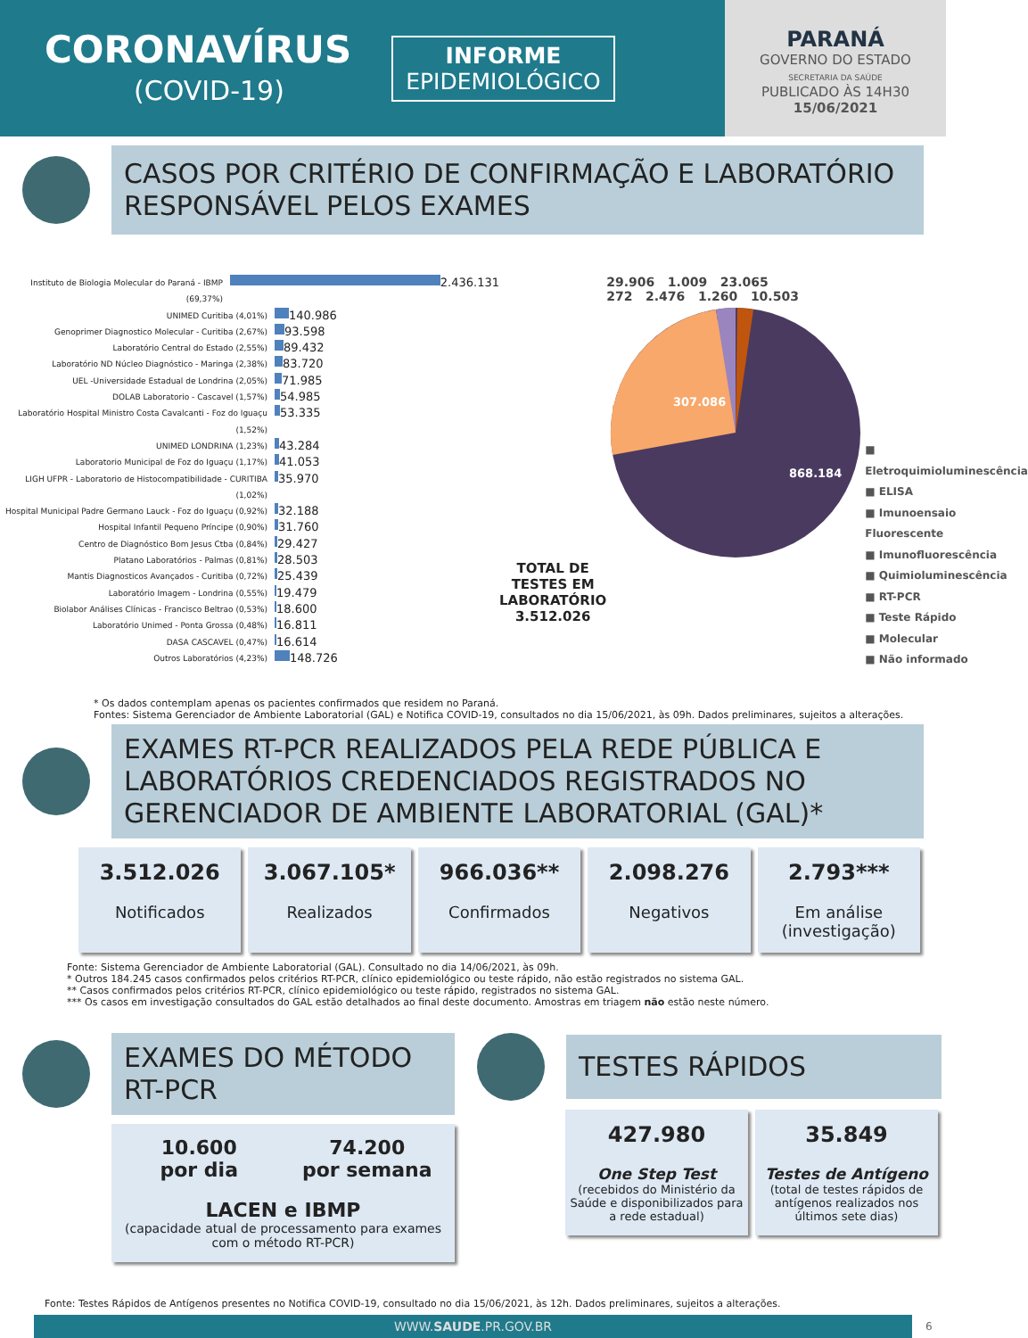CORONAVÍRUS
(COVID-19)
INFORME
EPIDEMIOLÓGICO
PARANÁ
GOVERNO DO ESTADO
SECRETARIA DA SAÚDE
PUBLICADO ÀS 14H30
15/06/2021
CASOS POR CRITÉRIO DE CONFIRMAÇÃO E LABORATÓRIO RESPONSÁVEL PELOS EXAMES
Instituto de Biologia Molecular do Paraná - IBMP (69,37%)
2.436.131
UNIMED Curitiba (4,01%)
140.986
Genoprimer Diagnostico Molecular - Curitiba (2,67%)
93.598
Laboratório Central do Estado (2,55%)
89.432
Laboratório ND Núcleo Diagnóstico - Maringa (2,38%)
83.720
UEL -Universidade Estadual de Londrina (2,05%)
71.985
DOLAB Laboratorio - Cascavel (1,57%)
54.985
Laboratório Hospital Ministro Costa Cavalcanti - Foz do Iguaçu (1,52%)
53.335
UNIMED LONDRINA (1,23%)
43.284
Laboratorio Municipal de Foz do Iguaçu (1,17%)
41.053
LIGH UFPR - Laboratorio de Histocompatibilidade - CURITIBA (1,02%)
35.970
Hospital Municipal Padre Germano Lauck - Foz do Iguaçu (0,92%)
32.188
Hospital Infantil Pequeno Príncipe (0,90%)
31.760
Centro de Diagnóstico Bom Jesus Ctba (0,84%)
29.427
Platano Laboratórios - Palmas (0,81%)
28.503
Mantis Diagnosticos Avançados - Curitiba (0,72%)
25.439
Laboratório Imagem - Londrina (0,55%)
19.479
Biolabor Análises Clínicas - Francisco Beltrao (0,53%)
18.600
Laboratório Unimed - Ponta Grossa (0,48%)
16.811
DASA CASCAVEL (0,47%)
16.614
Outros Laboratórios (4,23%)
148.726
TOTAL DE TESTES EM LABORATÓRIO
3.512.026
29.906 1.009 23.065
272 2.476 1.260 10.503
307.086
868.184
■ Eletroquimioluminescência
■ ELISA
■ Imunoensaio Fluorescente
■ Imunofluorescência
■ Quimioluminescência
■ RT-PCR
■ Teste Rápido
■ Molecular
■ Não informado
* Os dados contemplam apenas os pacientes confirmados que residem no Paraná.
Fontes: Sistema Gerenciador de Ambiente Laboratorial (GAL) e Notifica COVID-19, consultados no dia 15/06/2021, às 09h. Dados preliminares, sujeitos a alterações.
EXAMES RT-PCR REALIZADOS PELA REDE PÚBLICA E LABORATÓRIOS CREDENCIADOS REGISTRADOS NO GERENCIADOR DE AMBIENTE LABORATORIAL (GAL)*
3.512.026
Notificados
3.067.105*
Realizados
966.036**
Confirmados
2.098.276
Negativos
2.793***
Em análise (investigação)
Fonte: Sistema Gerenciador de Ambiente Laboratorial (GAL). Consultado no dia 14/06/2021, às 09h.
* Outros 184.245 casos confirmados pelos critérios RT-PCR, clínico epidemiológico ou teste rápido, não estão registrados no sistema GAL.
** Casos confirmados pelos critérios RT-PCR, clínico epidemiológico ou teste rápido, registrados no sistema GAL.
*** Os casos em investigação consultados do GAL estão detalhados ao final deste documento. Amostras em triagem não estão neste número.
EXAMES DO MÉTODO RT-PCR
10.600
por dia
74.200
por semana
LACEN e IBMP
(capacidade atual de processamento para exames com o método RT-PCR)
TESTES RÁPIDOS
427.980
One Step Test
(recebidos do Ministério da Saúde e disponibilizados para a rede estadual)
35.849
Testes de Antígeno
(total de testes rápidos de antígenos realizados nos últimos sete dias)
Fonte: Testes Rápidos de Antígenos presentes no Notifica COVID-19, consultado no dia 15/06/2021, às 12h. Dados preliminares, sujeitos a alterações.
WWW.SAUDE.PR.GOV.BR
6